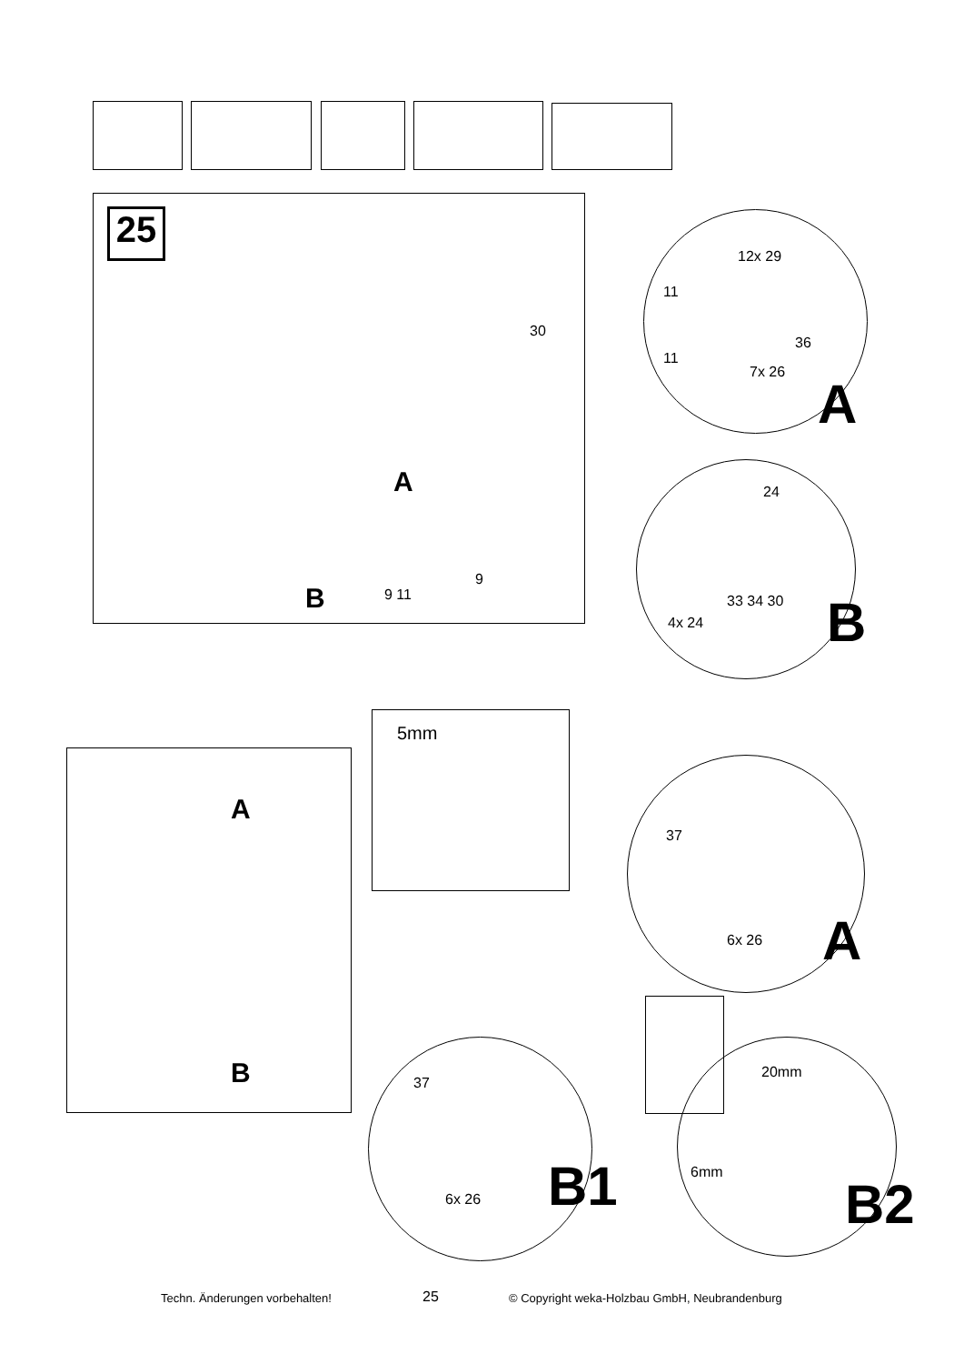25
30
A
B 9 11
9
12x 29
11
36
11
7x 26
A
24
33 34 30
4x 24 B
A
B
5mm
37
6x 26 A
37
6x 26 B1
20mm
6mm
B2
Techn. Änderungen vorbehalten! 25 © Copyright weka-Holzbau GmbH, Neubrandenburg